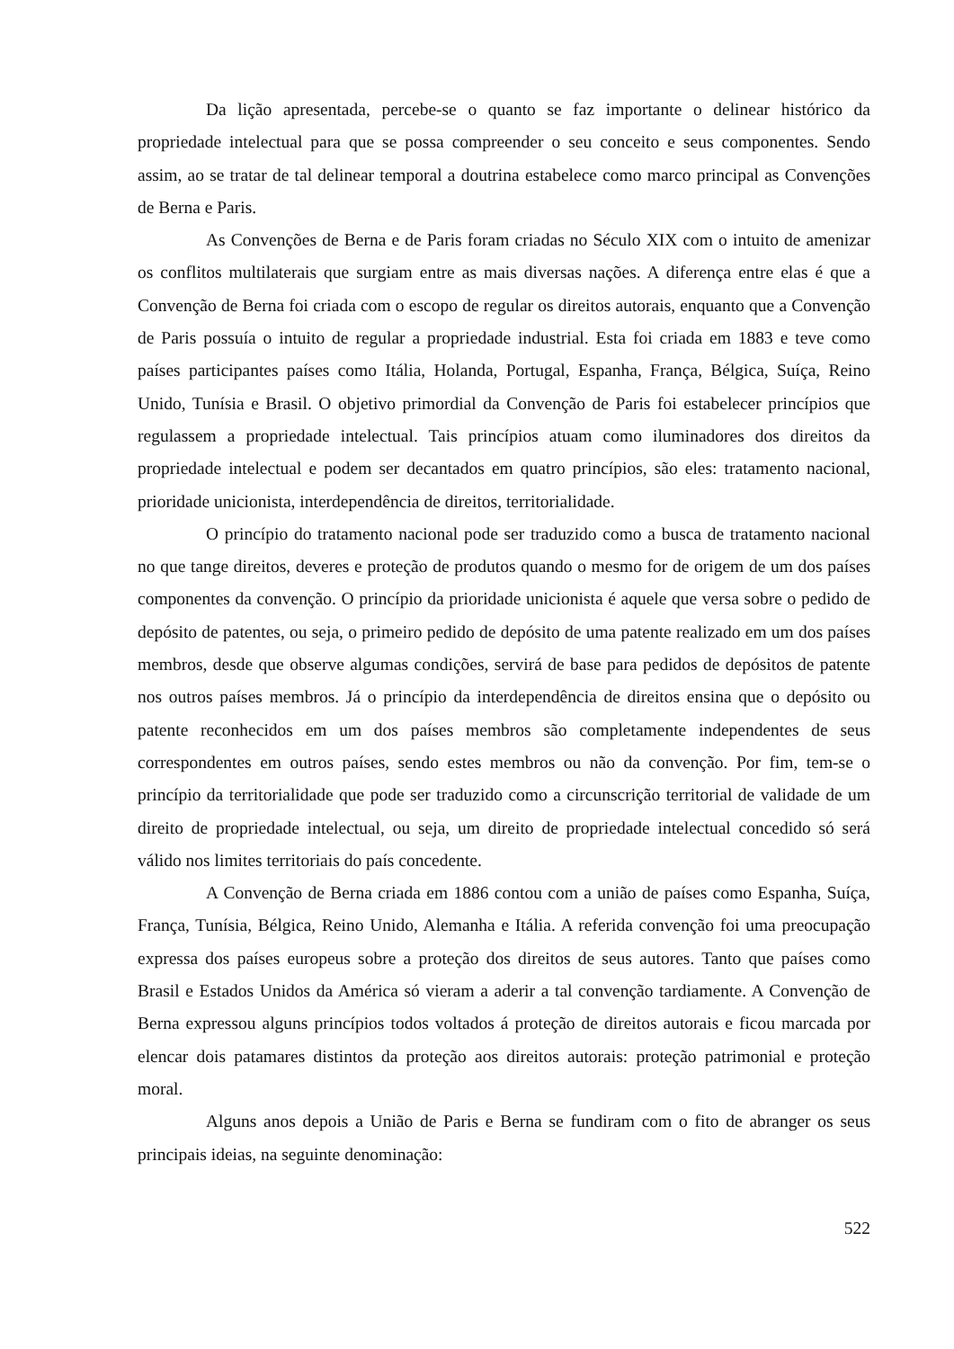Da lição apresentada, percebe-se o quanto se faz importante o delinear histórico da propriedade intelectual para que se possa compreender o seu conceito e seus componentes. Sendo assim, ao se tratar de tal delinear temporal a doutrina estabelece como marco principal as Convenções de Berna e Paris.
As Convenções de Berna e de Paris foram criadas no Século XIX com o intuito de amenizar os conflitos multilaterais que surgiam entre as mais diversas nações. A diferença entre elas é que a Convenção de Berna foi criada com o escopo de regular os direitos autorais, enquanto que a Convenção de Paris possuía o intuito de regular a propriedade industrial. Esta foi criada em 1883 e teve como países participantes países como Itália, Holanda, Portugal, Espanha, França, Bélgica, Suíça, Reino Unido, Tunísia e Brasil. O objetivo primordial da Convenção de Paris foi estabelecer princípios que regulassem a propriedade intelectual. Tais princípios atuam como iluminadores dos direitos da propriedade intelectual e podem ser decantados em quatro princípios, são eles: tratamento nacional, prioridade unicionista, interdependência de direitos, territorialidade.
O princípio do tratamento nacional pode ser traduzido como a busca de tratamento nacional no que tange direitos, deveres e proteção de produtos quando o mesmo for de origem de um dos países componentes da convenção. O princípio da prioridade unicionista é aquele que versa sobre o pedido de depósito de patentes, ou seja, o primeiro pedido de depósito de uma patente realizado em um dos países membros, desde que observe algumas condições, servirá de base para pedidos de depósitos de patente nos outros países membros. Já o princípio da interdependência de direitos ensina que o depósito ou patente reconhecidos em um dos países membros são completamente independentes de seus correspondentes em outros países, sendo estes membros ou não da convenção. Por fim, tem-se o princípio da territorialidade que pode ser traduzido como a circunscrição territorial de validade de um direito de propriedade intelectual, ou seja, um direito de propriedade intelectual concedido só será válido nos limites territoriais do país concedente.
A Convenção de Berna criada em 1886 contou com a união de países como Espanha, Suíça, França, Tunísia, Bélgica, Reino Unido, Alemanha e Itália. A referida convenção foi uma preocupação expressa dos países europeus sobre a proteção dos direitos de seus autores. Tanto que países como Brasil e Estados Unidos da América só vieram a aderir a tal convenção tardiamente. A Convenção de Berna expressou alguns princípios todos voltados á proteção de direitos autorais e ficou marcada por elencar dois patamares distintos da proteção aos direitos autorais: proteção patrimonial e proteção moral.
Alguns anos depois a União de Paris e Berna se fundiram com o fito de abranger os seus principais ideias, na seguinte denominação:
522